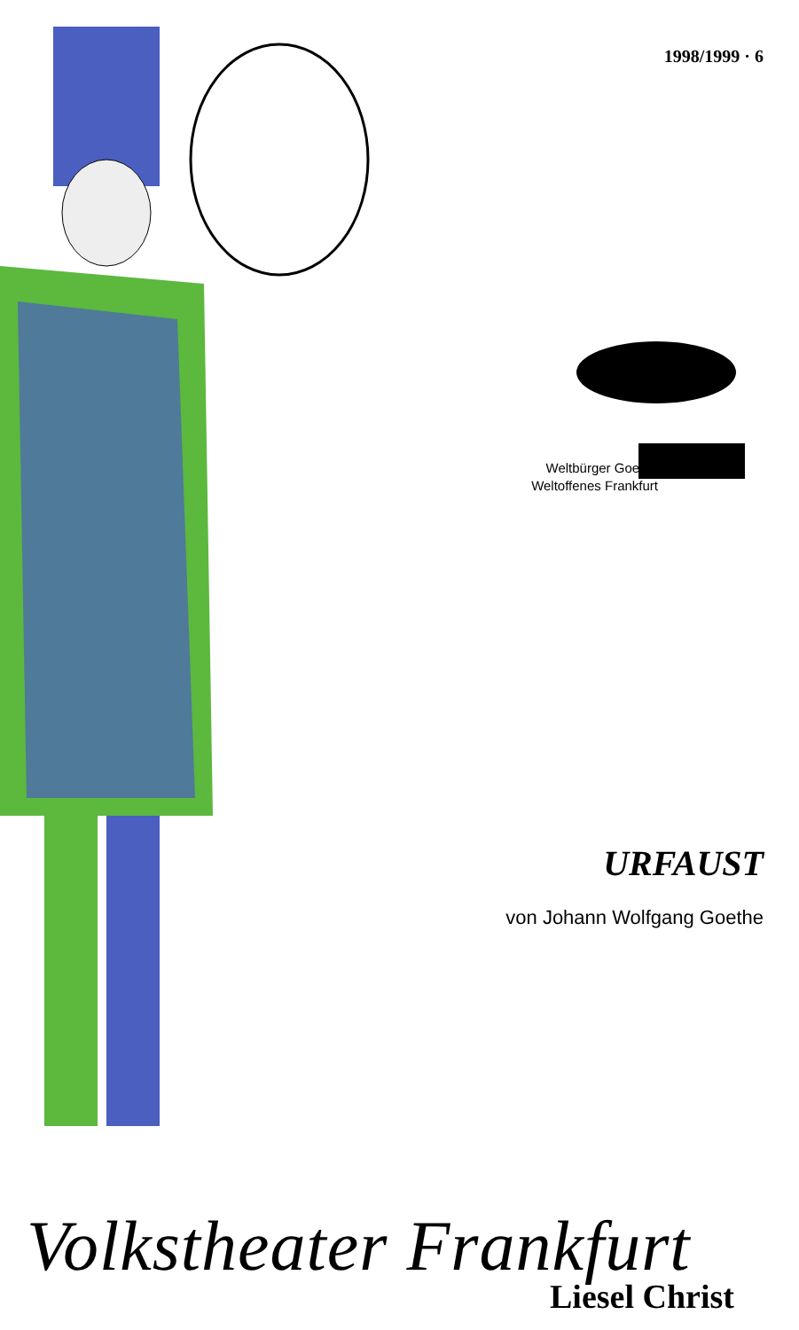1998/1999 · 6
Weltbürger Goethe
Weltoffenes Frankfurt
URFAUST
von Johann Wolfgang Goethe
Volkstheater Frankfurt
Liesel Christ